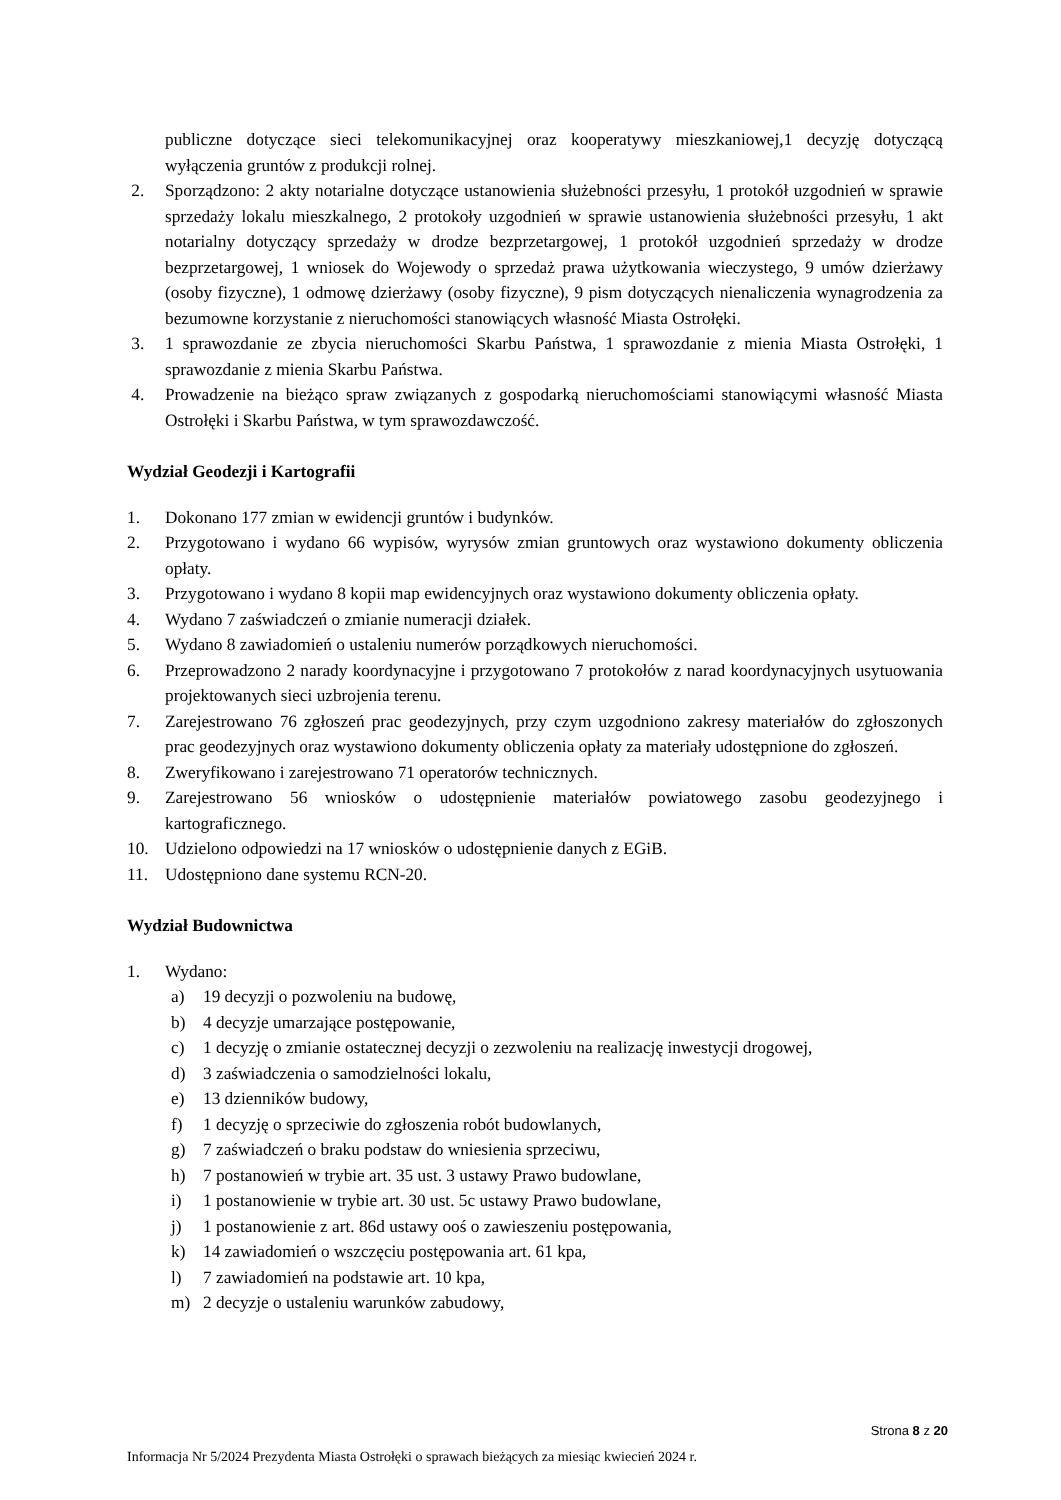publiczne dotyczące sieci telekomunikacyjnej oraz kooperatywy mieszkaniowej,1 decyzję dotyczącą wyłączenia gruntów z produkcji rolnej.
2. Sporządzono: 2 akty notarialne dotyczące ustanowienia służebności przesyłu, 1 protokół uzgodnień w sprawie sprzedaży lokalu mieszkalnego, 2 protokoły uzgodnień w sprawie ustanowienia służebności przesyłu, 1 akt notarialny dotyczący sprzedaży w drodze bezprzetargowej, 1 protokół uzgodnień sprzedaży w drodze bezprzetargowej, 1 wniosek do Wojewody o sprzedaż prawa użytkowania wieczystego, 9 umów dzierżawy (osoby fizyczne), 1 odmowę dzierżawy (osoby fizyczne), 9 pism dotyczących nienaliczenia wynagrodzenia za bezumowne korzystanie z nieruchomości stanowiących własność Miasta Ostrołęki.
3. 1 sprawozdanie ze zbycia nieruchomości Skarbu Państwa, 1 sprawozdanie z mienia Miasta Ostrołęki, 1 sprawozdanie z mienia Skarbu Państwa.
4. Prowadzenie na bieżąco spraw związanych z gospodarką nieruchomościami stanowiącymi własność Miasta Ostrołęki i Skarbu Państwa, w tym sprawozdawczość.
Wydział Geodezji i Kartografii
1. Dokonano 177 zmian w ewidencji gruntów i budynków.
2. Przygotowano i wydano 66 wypisów, wyrysów zmian gruntowych oraz wystawiono dokumenty obliczenia opłaty.
3. Przygotowano i wydano 8 kopii map ewidencyjnych oraz wystawiono dokumenty obliczenia opłaty.
4. Wydano 7 zaświadczeń o zmianie numeracji działek.
5. Wydano 8 zawiadomień o ustaleniu numerów porządkowych nieruchomości.
6. Przeprowadzono 2 narady koordynacyjne i przygotowano 7 protokołów z narad koordynacyjnych usytuowania projektowanych sieci uzbrojenia terenu.
7. Zarejestrowano 76 zgłoszeń prac geodezyjnych, przy czym uzgodniono zakresy materiałów do zgłoszonych prac geodezyjnych oraz wystawiono dokumenty obliczenia opłaty za materiały udostępnione do zgłoszeń.
8. Zweryfikowano i zarejestrowano 71 operatorów technicznych.
9. Zarejestrowano 56 wniosków o udostępnienie materiałów powiatowego zasobu geodezyjnego i kartograficznego.
10. Udzielono odpowiedzi na 17 wniosków o udostępnienie danych z EGiB.
11. Udostępniono dane systemu RCN-20.
Wydział Budownictwa
1. Wydano:
a) 19 decyzji o pozwoleniu na budowę,
b) 4 decyzje umarzające postępowanie,
c) 1 decyzję o zmianie ostatecznej decyzji o zezwoleniu na realizację inwestycji drogowej,
d) 3 zaświadczenia o samodzielności lokalu,
e) 13 dzienników budowy,
f) 1 decyzję o sprzeciwie do zgłoszenia robót budowlanych,
g) 7 zaświadczeń o braku podstaw do wniesienia sprzeciwu,
h) 7 postanowień w trybie art. 35 ust. 3 ustawy Prawo budowlane,
i) 1 postanowienie w trybie art. 30 ust. 5c ustawy Prawo budowlane,
j) 1 postanowienie z art. 86d ustawy ooś o zawieszeniu postępowania,
k) 14 zawiadomień o wszczęciu postępowania art. 61 kpa,
l) 7 zawiadomień na podstawie art. 10 kpa,
m) 2 decyzje o ustaleniu warunków zabudowy,
Strona 8 z 20
Informacja Nr 5/2024 Prezydenta Miasta Ostrołęki o sprawach bieżących za miesiąc kwiecień 2024 r.